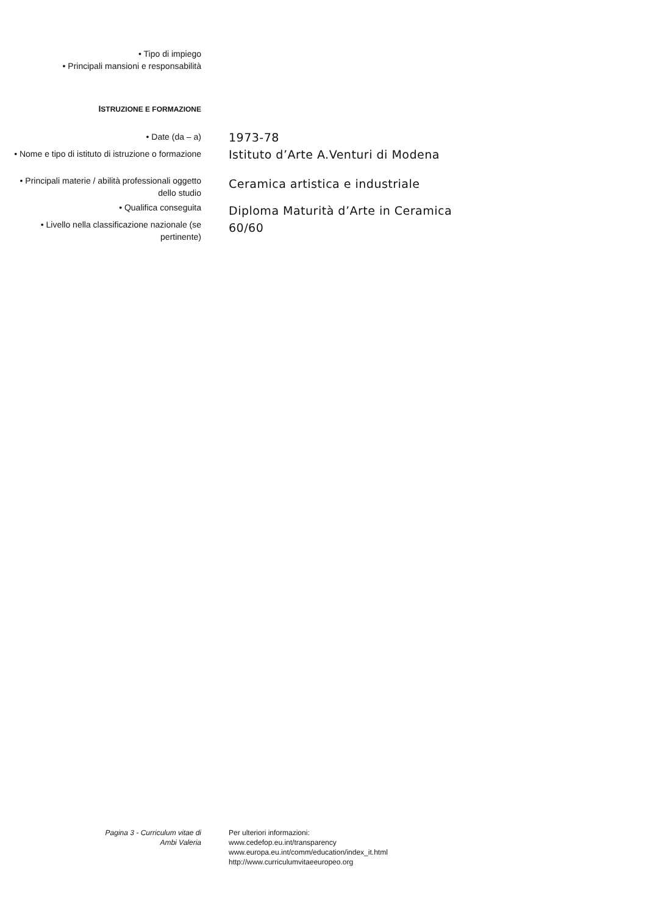• Tipo di impiego
• Principali mansioni e responsabilità
ISTRUZIONE E FORMAZIONE
• Date (da – a)
1973-78
• Nome e tipo di istituto di istruzione o formazione
Istituto d’Arte A.Venturi di Modena
• Principali materie / abilità professionali oggetto dello studio
Ceramica artistica e industriale
• Qualifica conseguita
Diploma Maturità d’Arte in Ceramica
• Livello nella classificazione nazionale (se pertinente)
60/60
Pagina 3 - Curriculum vitae di
Ambi Valeria
Per ulteriori informazioni:
www.cedefop.eu.int/transparency
www.europa.eu.int/comm/education/index_it.html
http://www.curriculumvitaeeuropeo.org